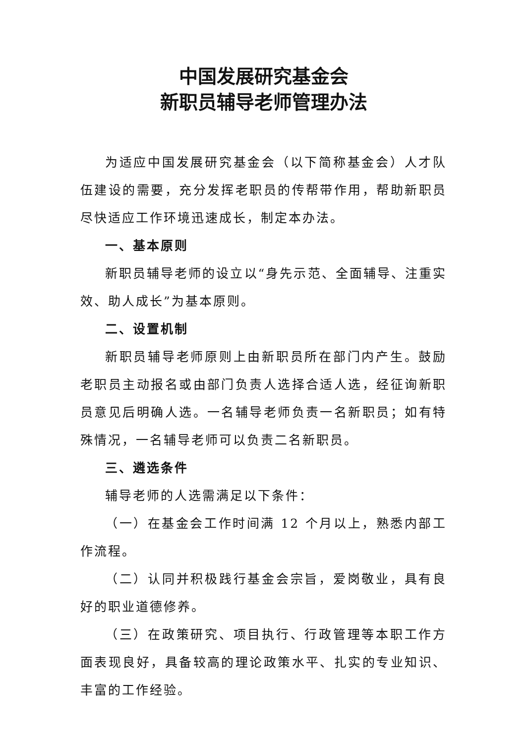中国发展研究基金会
新职员辅导老师管理办法
为适应中国发展研究基金会（以下简称基金会）人才队伍建设的需要，充分发挥老职员的传帮带作用，帮助新职员尽快适应工作环境迅速成长，制定本办法。
一、基本原则
新职员辅导老师的设立以“身先示范、全面辅导、注重实效、助人成长”为基本原则。
二、设置机制
新职员辅导老师原则上由新职员所在部门内产生。鼓励老职员主动报名或由部门负责人选择合适人选，经征询新职员意见后明确人选。一名辅导老师负责一名新职员；如有特殊情况，一名辅导老师可以负责二名新职员。
三、遴选条件
辅导老师的人选需满足以下条件：
（一）在基金会工作时间满 12 个月以上，熟悉内部工作流程。
（二）认同并积极践行基金会宗旨，爱岗敬业，具有良好的职业道德修养。
（三）在政策研究、项目执行、行政管理等本职工作方面表现良好，具备较高的理论政策水平、扎实的专业知识、丰富的工作经验。